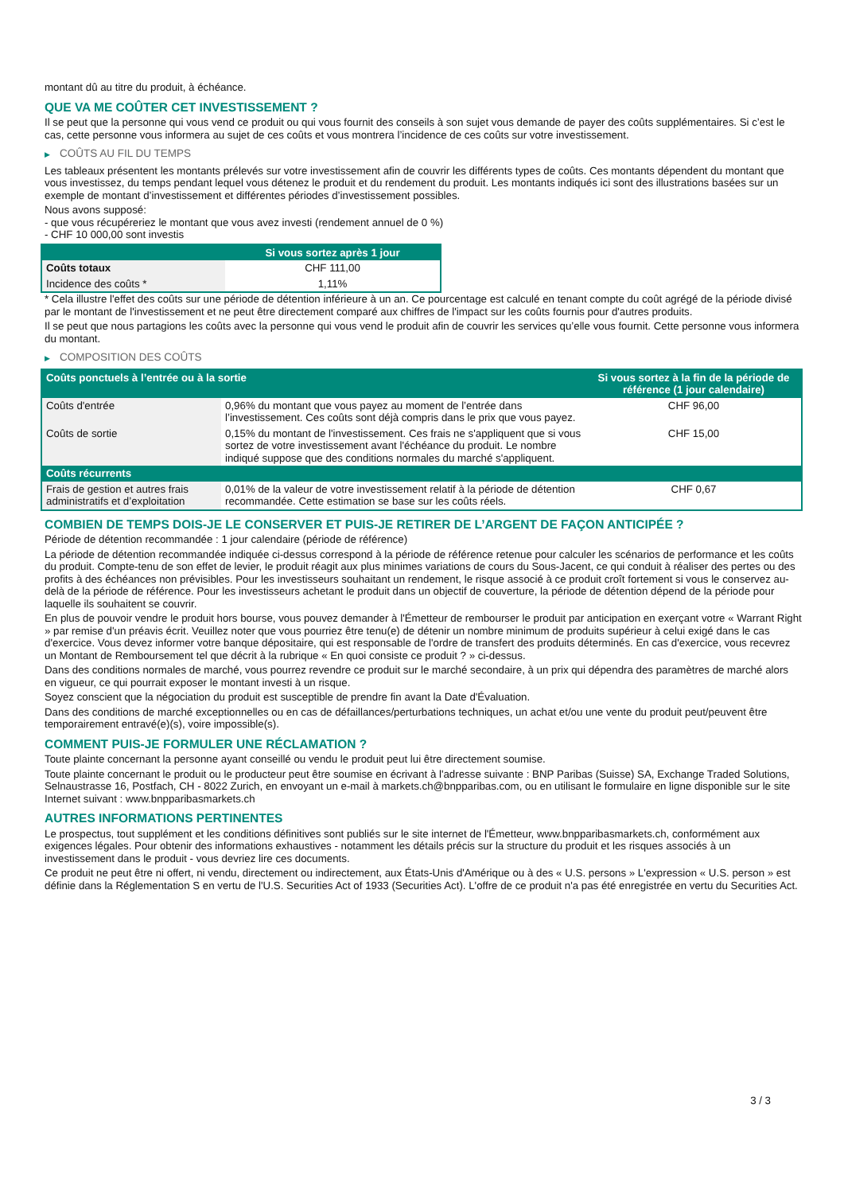montant dû au titre du produit, à échéance.
QUE VA ME COÛTER CET INVESTISSEMENT ?
Il se peut que la personne qui vous vend ce produit ou qui vous fournit des conseils à son sujet vous demande de payer des coûts supplémentaires. Si c’est le cas, cette personne vous informera au sujet de ces coûts et vous montrera l’incidence de ces coûts sur votre investissement.
▶ COÛTS AU FIL DU TEMPS
Les tableaux présentent les montants prélevés sur votre investissement afin de couvrir les différents types de coûts. Ces montants dépendent du montant que vous investissez, du temps pendant lequel vous détenez le produit et du rendement du produit. Les montants indiqués ici sont des illustrations basées sur un exemple de montant d’investissement et différentes périodes d’investissement possibles.
Nous avons supposé:
- que vous récupéreriez le montant que vous avez investi (rendement annuel de 0 %)
- CHF 10 000,00 sont investis
| | Si vous sortez après 1 jour |
| --- | --- |
| Coûts totaux | CHF 111,00 |
| Incidence des coûts * | 1,11% |
* Cela illustre l'effet des coûts sur une période de détention inférieure à un an. Ce pourcentage est calculé en tenant compte du coût agrégé de la période divisé par le montant de l'investissement et ne peut être directement comparé aux chiffres de l'impact sur les coûts fournis pour d'autres produits.
Il se peut que nous partagions les coûts avec la personne qui vous vend le produit afin de couvrir les services qu’elle vous fournit. Cette personne vous informera du montant.
▶ COMPOSITION DES COÛTS
| Coûts ponctuels à l’entrée ou à la sortie | | Si vous sortez à la fin de la période de référence (1 jour calendaire) |
| --- | --- | --- |
| Coûts d'entrée | 0,96% du montant que vous payez au moment de l’entrée dans l’investissement. Ces coûts sont déjà compris dans le prix que vous payez. | CHF 96,00 |
| Coûts de sortie | 0,15% du montant de l'investissement. Ces frais ne s'appliquent que si vous sortez de votre investissement avant l'échéance du produit. Le nombre indiqué suppose que des conditions normales du marché s'appliquent. | CHF 15,00 |
| Coûts récurrents | | |
| Frais de gestion et autres frais administratifs et d’exploitation | 0,01% de la valeur de votre investissement relatif à la période de détention recommandée. Cette estimation se base sur les coûts réels. | CHF 0,67 |
COMBIEN DE TEMPS DOIS-JE LE CONSERVER ET PUIS-JE RETIRER DE L’ARGENT DE FAÇON ANTICIPÉE ?
Période de détention recommandée : 1 jour calendaire (période de référence)
La période de détention recommandée indiquée ci-dessus correspond à la période de référence retenue pour calculer les scénarios de performance et les coûts du produit. Compte-tenu de son effet de levier, le produit réagit aux plus minimes variations de cours du Sous-Jacent, ce qui conduit à réaliser des pertes ou des profits à des échéances non prévisibles. Pour les investisseurs souhaitant un rendement, le risque associé à ce produit croît fortement si vous le conservez au-delà de la période de référence. Pour les investisseurs achetant le produit dans un objectif de couverture, la période de détention dépend de la période pour laquelle ils souhaitent se couvrir.
En plus de pouvoir vendre le produit hors bourse, vous pouvez demander à l'Émetteur de rembourser le produit par anticipation en exerçant votre « Warrant Right » par remise d'un préavis écrit. Veuillez noter que vous pourriez être tenu(e) de détenir un nombre minimum de produits supérieur à celui exigé dans le cas d'exercice. Vous devez informer votre banque dépositaire, qui est responsable de l'ordre de transfert des produits déterminés. En cas d'exercice, vous recevrez un Montant de Remboursement tel que décrit à la rubrique « En quoi consiste ce produit ? » ci-dessus.
Dans des conditions normales de marché, vous pourrez revendre ce produit sur le marché secondaire, à un prix qui dépendra des paramètres de marché alors en vigueur, ce qui pourrait exposer le montant investi à un risque.
Soyez conscient que la négociation du produit est susceptible de prendre fin avant la Date d'Évaluation.
Dans des conditions de marché exceptionnelles ou en cas de défaillances/perturbations techniques, un achat et/ou une vente du produit peut/peuvent être temporairement entravé(e)(s), voire impossible(s).
COMMENT PUIS-JE FORMULER UNE RÉCLAMATION ?
Toute plainte concernant la personne ayant conseillé ou vendu le produit peut lui être directement soumise.
Toute plainte concernant le produit ou le producteur peut être soumise en écrivant à l'adresse suivante : BNP Paribas (Suisse) SA, Exchange Traded Solutions, Selnaustrasse 16, Postfach, CH - 8022 Zurich, en envoyant un e-mail à markets.ch@bnpparibas.com, ou en utilisant le formulaire en ligne disponible sur le site Internet suivant : www.bnpparibasmarkets.ch
AUTRES INFORMATIONS PERTINENTES
Le prospectus, tout supplément et les conditions définitives sont publiés sur le site internet de l'Émetteur, www.bnpparibasmarkets.ch, conformément aux exigences légales. Pour obtenir des informations exhaustives - notamment les détails précis sur la structure du produit et les risques associés à un investissement dans le produit - vous devriez lire ces documents.
Ce produit ne peut être ni offert, ni vendu, directement ou indirectement, aux États-Unis d'Amérique ou à des « U.S. persons » L'expression « U.S. person » est définie dans la Réglementation S en vertu de l'U.S. Securities Act of 1933 (Securities Act). L'offre de ce produit n'a pas été enregistrée en vertu du Securities Act.
3 / 3